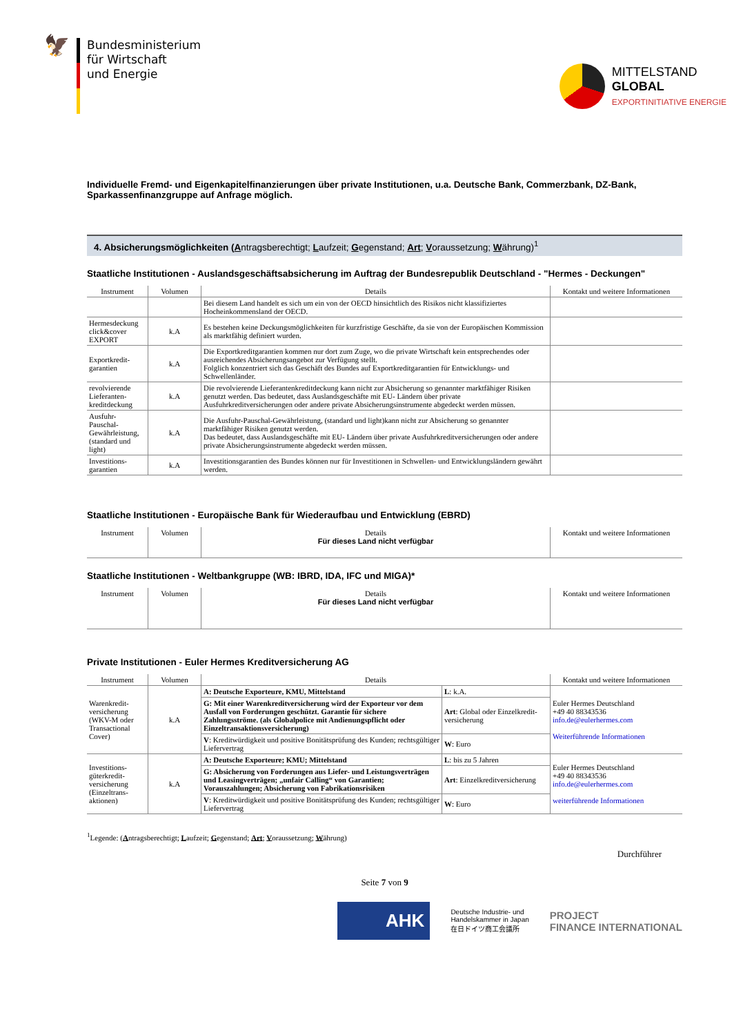🦅
Bundesministerium
für Wirtschaft
und Energie
MITTELSTAND
GLOBAL
EXPORTINITIATIVE ENERGIE
Individuelle Fremd- und Eigenkapitelfinanzierungen über private Institutionen, u.a. Deutsche Bank, Commerzbank, DZ-Bank, Sparkassenfinanzgruppe auf Anfrage möglich.
4. Absicherungsmöglichkeiten (Antragsberechtigt; Laufzeit; Gegenstand; Art; Voraussetzung; Währung)<sup>1</sup>
Staatliche Institutionen - Auslandsgeschäftsabsicherung im Auftrag der Bundesrepublik Deutschland - "Hermes - Deckungen"
| Instrument | Volumen | Details | Kontakt und weitere Informationen |
| --- | --- | --- | --- |
| | | Bei diesem Land handelt es sich um ein von der OECD hinsichtlich des Risikos nicht klassifiziertes Hocheinkommensland der OECD. | |
| Hermesdeckung click&cover EXPORT | k.A | Es bestehen keine Deckungsmöglichkeiten für kurzfristige Geschäfte, da sie von der Europäischen Kommission als marktfähig definiert wurden. | |
| Exportkredit-garantien | k.A | Die Exportkreditgarantien kommen nur dort zum Zuge, wo die private Wirtschaft kein entsprechendes oder ausreichendes Absicherungsangebot zur Verfügung stellt. Folglich konzentriert sich das Geschäft des Bundes auf Exportkreditgarantien für Entwicklungs- und Schwellenländer. | |
| revolvierende Lieferanten-kreditdeckung | k.A | Die revolvierende Lieferantenkreditdeckung kann nicht zur Absicherung so genannter marktfähiger Risiken genutzt werden. Das bedeutet, dass Auslandsgeschäfte mit EU- Ländern über private Ausfuhrkreditversicherungen oder andere private Absicherungsinstrumente abgedeckt werden müssen. | |
| Ausfuhr-Pauschal-Gewährleistung, (standard und light) | k.A | Die Ausfuhr-Pauschal-Gewährleistung, (standard und light)kann nicht zur Absicherung so genannter marktfähiger Risiken genutzt werden. Das bedeutet, dass Auslandsgeschäfte mit EU- Ländern über private Ausfuhrkreditversicherungen oder andere private Absicherungsinstrumente abgedeckt werden müssen. | |
| Investitions-garantien | k.A | Investitionsgarantien des Bundes können nur für Investitionen in Schwellen- und Entwicklungsländern gewährt werden. | |
Staatliche Institutionen - Europäische Bank für Wiederaufbau und Entwicklung (EBRD)
| Instrument | Volumen | Details Für dieses Land nicht verfügbar | Kontakt und weitere Informationen |
| --- | --- | --- | --- |
Staatliche Institutionen - Weltbankgruppe (WB: IBRD, IDA, IFC und MIGA)*
| Instrument | Volumen | Details Für dieses Land nicht verfügbar | Kontakt und weitere Informationen |
| --- | --- | --- | --- |
Private Institutionen - Euler Hermes Kreditversicherung AG
| Instrument | Volumen | Details | | Kontakt und weitere Informationen |
| --- | --- | --- | --- | --- |
| Warenkredit-versicherung (WKV-M oder Transactional Cover) | k.A | A: Deutsche Exporteure, KMU, Mittelstand | L : k.A. | Euler Hermes Deutschland +49 40 88343536 info.de@eulerhermes.com Weiterführende Informationen |
| | | G: Mit einer Warenkreditversicherung wird der Exporteur vor dem Ausfall von Forderungen geschützt. Garantie für sichere Zahlungsströme. (als Globalpolice mit Andienungspflicht oder Einzeltransaktionsversicherung) | Art : Global oder Einzelkredit-versicherung | |
| | | V : Kreditwürdigkeit und positive Bonitätsprüfung des Kunden; rechtsgültiger Liefervertrag | W : Euro | |
| Investitions-güterkredit-versicherung (Einzeltrans-aktionen) | k.A | A: Deutsche Exporteure; KMU; Mittelstand | L : bis zu 5 Jahren | Euler Hermes Deutschland +49 40 88343536 info.de@eulerhermes.com weiterführende Informationen |
| | | G: Absicherung von Forderungen aus Liefer- und Leistungsverträgen und Leasingverträgen; „unfair Calling“ von Garantien; Vorauszahlungen; Absicherung von Fabrikationsrisiken | Art : Einzelkreditversicherung | |
| | | V : Kreditwürdigkeit und positive Bonitätsprüfung des Kunden; rechtsgültiger Liefervertrag | W : Euro | |
<sup>1</sup> Legende: (Antragsberechtigt; Laufzeit; Gegenstand; Art; Voraussetzung; Währung)
Durchführer
Seite 7 von 9
AHK
Deutsche Industrie- und
Handelskammer in Japan
在日ドイツ商工会議所
PROJECT
FINANCE INTERNATIONAL